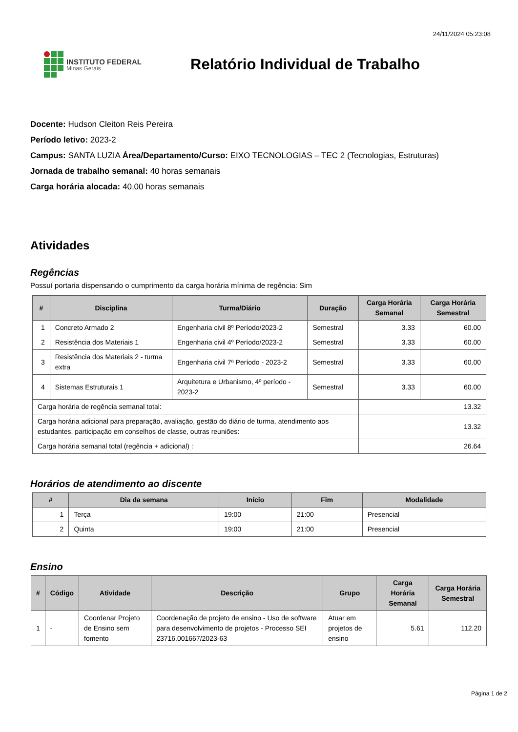24/11/2024 05:23:08
INSTITUTO FEDERAL
Minas Gerais
Relatório Individual de Trabalho
Docente: Hudson Cleiton Reis Pereira
Período letivo: 2023-2
Campus: SANTA LUZIA Área/Departamento/Curso: EIXO TECNOLOGIAS – TEC 2 (Tecnologias, Estruturas)
Jornada de trabalho semanal: 40 horas semanais
Carga horária alocada: 40.00 horas semanais
Atividades
Regências
Possuí portaria dispensando o cumprimento da carga horária mínima de regência: Sim
| # | Disciplina | Turma/Diário | Duração | Carga Horária Semanal | Carga Horária Semestral |
| --- | --- | --- | --- | --- | --- |
| 1 | Concreto Armado 2 | Engenharia civil 8º Período/2023-2 | Semestral | 3.33 | 60.00 |
| 2 | Resistência dos Materiais 1 | Engenharia civil 4º Período/2023-2 | Semestral | 3.33 | 60.00 |
| 3 | Resistência dos Materiais 2 - turma extra | Engenharia civil 7ª Período - 2023-2 | Semestral | 3.33 | 60.00 |
| 4 | Sistemas Estruturais 1 | Arquitetura e Urbanismo, 4º período - 2023-2 | Semestral | 3.33 | 60.00 |
| Carga horária de regência semanal total: | | | | 13.32 | |
| Carga horária adicional para preparação, avaliação, gestão do diário de turma, atendimento aos estudantes, participação em conselhos de classe, outras reuniões: | | | | 13.32 | |
| Carga horária semanal total (regência + adicional) : | | | | 26.64 | |
Horários de atendimento ao discente
| # | Dia da semana | Início | Fim | Modalidade |
| --- | --- | --- | --- | --- |
| 1 | Terça | 19:00 | 21:00 | Presencial |
| 2 | Quinta | 19:00 | 21:00 | Presencial |
Ensino
| # | Código | Atividade | Descrição | Grupo | Carga Horária Semanal | Carga Horária Semestral |
| --- | --- | --- | --- | --- | --- | --- |
| 1 | - | Coordenar Projeto de Ensino sem fomento | Coordenação de projeto de ensino - Uso de software para desenvolvimento de projetos - Processo SEI 23716.001667/2023-63 | Atuar em projetos de ensino | 5.61 | 112.20 |
Página 1 de 2